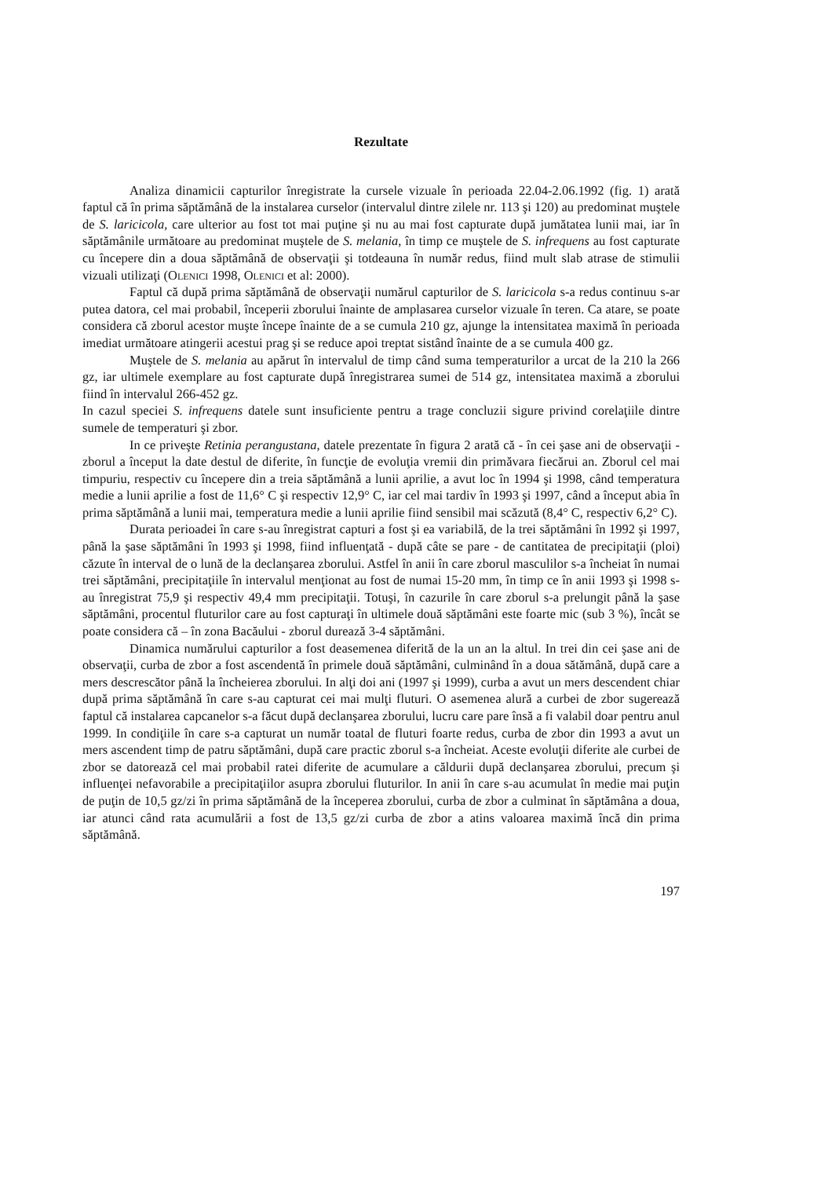Rezultate
Analiza dinamicii capturilor înregistrate la cursele vizuale în perioada 22.04-2.06.1992 (fig. 1) arată faptul că în prima săptămână de la instalarea curselor (intervalul dintre zilele nr. 113 şi 120) au predominat muştele de S. laricicola, care ulterior au fost tot mai puţine şi nu au mai fost capturate după jumătatea lunii mai, iar în săptămânile următoare au predominat muştele de S. melania, în timp ce muştele de S. infrequens au fost capturate cu începere din a doua săptămână de observaţii şi totdeauna în număr redus, fiind mult slab atrase de stimulii vizuali utilizaţi (Olenici 1998, Olenici et al: 2000).
Faptul că după prima săptămână de observaţii numărul capturilor de S. laricicola s-a redus continuu s-ar putea datora, cel mai probabil, începerii zborului înainte de amplasarea curselor vizuale în teren. Ca atare, se poate considera că zborul acestor muşte începe înainte de a se cumula 210 gz, ajunge la intensitatea maximă în perioada imediat următoare atingerii acestui prag şi se reduce apoi treptat sistând înainte de a se cumula 400 gz.
Muştele de S. melania au apărut în intervalul de timp când suma temperaturilor a urcat de la 210 la 266 gz, iar ultimele exemplare au fost capturate după înregistrarea sumei de 514 gz, intensitatea maximă a zborului fiind în intervalul 266-452 gz.
In cazul speciei S. infrequens datele sunt insuficiente pentru a trage concluzii sigure privind corelaţiile dintre sumele de temperaturi şi zbor.
In ce priveşte Retinia perangustana, datele prezentate în figura 2 arată că - în cei şase ani de observaţii - zborul a început la date destul de diferite, în funcţie de evoluţia vremii din primăvara fiecărui an. Zborul cel mai timpuriu, respectiv cu începere din a treia săptămână a lunii aprilie, a avut loc în 1994 şi 1998, când temperatura medie a lunii aprilie a fost de 11,6° C şi respectiv 12,9° C, iar cel mai tardiv în 1993 şi 1997, când a început abia în prima săptămână a lunii mai, temperatura medie a lunii aprilie fiind sensibil mai scăzută (8,4° C, respectiv 6,2° C).
Durata perioadei în care s-au înregistrat capturi a fost şi ea variabilă, de la trei săptămâni în 1992 şi 1997, până la şase săptămâni în 1993 şi 1998, fiind influenţată - după câte se pare - de cantitatea de precipitaţii (ploi) căzute în interval de o lună de la declanşarea zborului. Astfel în anii în care zborul masculilor s-a încheiat în numai trei săptămâni, precipitaţiile în intervalul menţionat au fost de numai 15-20 mm, în timp ce în anii 1993 şi 1998 s-au înregistrat 75,9 şi respectiv 49,4 mm precipitaţii. Totuşi, în cazurile în care zborul s-a prelungit până la şase săptămâni, procentul fluturilor care au fost capturaţi în ultimele două săptămâni este foarte mic (sub 3 %), încât se poate considera că – în zona Bacăului - zborul durează 3-4 săptămâni.
Dinamica numărului capturilor a fost deasemenea diferită de la un an la altul. In trei din cei şase ani de observaţii, curba de zbor a fost ascendentă în primele două săptămâni, culminând în a doua sătămână, după care a mers descrescător până la încheierea zborului. In alţi doi ani (1997 şi 1999), curba a avut un mers descendent chiar după prima săptămână în care s-au capturat cei mai mulţi fluturi. O asemenea alură a curbei de zbor sugerează faptul că instalarea capcanelor s-a făcut după declanşarea zborului, lucru care pare însă a fi valabil doar pentru anul 1999. In condiţiile în care s-a capturat un număr toatal de fluturi foarte redus, curba de zbor din 1993 a avut un mers ascendent timp de patru săptămâni, după care practic zborul s-a încheiat. Aceste evoluţii diferite ale curbei de zbor se datorează cel mai probabil ratei diferite de acumulare a căldurii după declanşarea zborului, precum şi influenţei nefavorabile a precipitaţiilor asupra zborului fluturilor. In anii în care s-au acumulat în medie mai puţin de puţin de 10,5 gz/zi în prima săptămână de la începerea zborului, curba de zbor a culminat în săptămâna a doua, iar atunci când rata acumulării a fost de 13,5 gz/zi curba de zbor a atins valoarea maximă încă din prima săptămână.
197